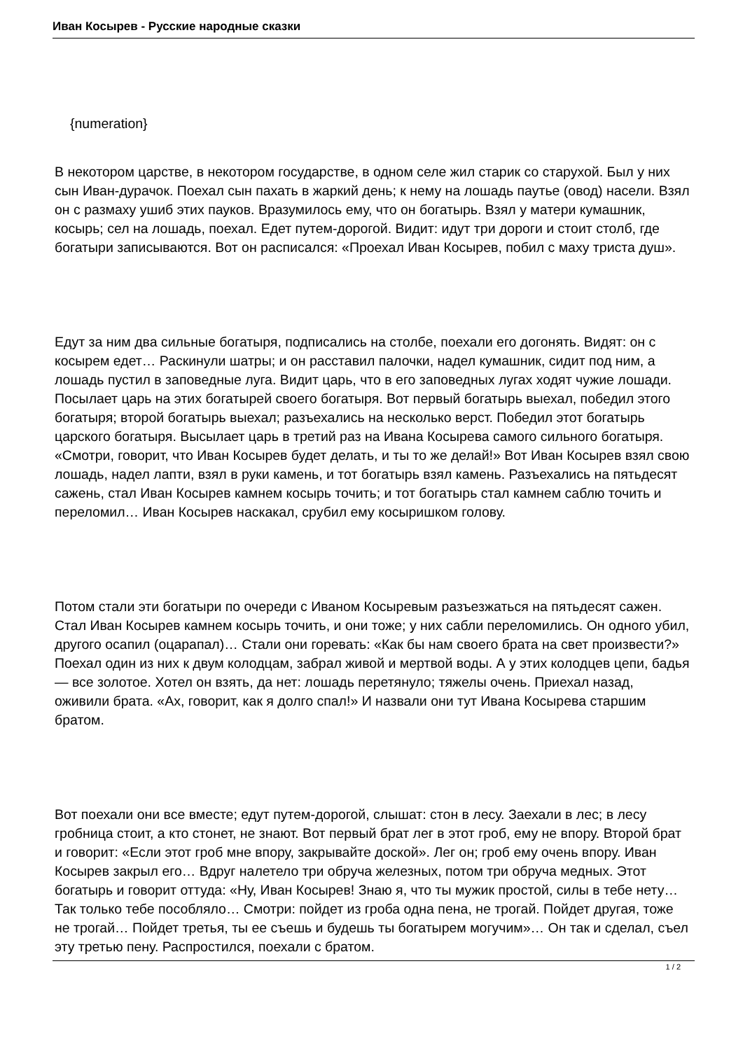Иван Косырев - Русские народные сказки
{numeration}
В некотором царстве, в некотором государстве, в одном селе жил старик со старухой. Был у них сын Иван-дурачок. Поехал сын пахать в жаркий день; к нему на лошадь паутье (овод) насели. Взял он с размаху ушиб этих пауков. Вразумилось ему, что он богатырь. Взял у матери кумашник, косырь; сел на лошадь, поехал. Едет путем-дорогой. Видит: идут три дороги и стоит столб, где богатыри записываются. Вот он расписался: «Проехал Иван Косырев, побил с маху триста душ».
Едут за ним два сильные богатыря, подписались на столбе, поехали его догонять. Видят: он с косырем едет… Раскинули шатры; и он расставил палочки, надел кумашник, сидит под ним, а лошадь пустил в заповедные луга. Видит царь, что в его заповедных лугах ходят чужие лошади. Посылает царь на этих богатырей своего богатыря. Вот первый богатырь выехал, победил этого богатыря; второй богатырь выехал; разъехались на несколько верст. Победил этот богатырь царского богатыря. Высылает царь в третий раз на Ивана Косырева самого сильного богатыря. «Смотри, говорит, что Иван Косырев будет делать, и ты то же делай!» Вот Иван Косырев взял свою лошадь, надел лапти, взял в руки камень, и тот богатырь взял камень. Разъехались на пятьдесят сажень, стал Иван Косырев камнем косырь точить; и тот богатырь стал камнем саблю точить и переломил… Иван Косырев наскакал, срубил ему косыришком голову.
Потом стали эти богатыри по очереди с Иваном Косыревым разъезжаться на пятьдесят сажен. Стал Иван Косырев камнем косырь точить, и они тоже; у них сабли переломились. Он одного убил, другого осапил (оцарапал)… Стали они горевать: «Как бы нам своего брата на свет произвести?» Поехал один из них к двум колодцам, забрал живой и мертвой воды. А у этих колодцев цепи, бадья — все золотое. Хотел он взять, да нет: лошадь перетянуло; тяжелы очень. Приехал назад, оживили брата. «Ах, говорит, как я долго спал!» И назвали они тут Ивана Косырева старшим братом.
Вот поехали они все вместе; едут путем-дорогой, слышат: стон в лесу. Заехали в лес; в лесу гробница стоит, а кто стонет, не знают. Вот первый брат лег в этот гроб, ему не впору. Второй брат и говорит: «Если этот гроб мне впору, закрывайте доской». Лег он; гроб ему очень впору. Иван Косырев закрыл его… Вдруг налетело три обруча железных, потом три обруча медных. Этот богатырь и говорит оттуда: «Ну, Иван Косырев! Знаю я, что ты мужик простой, силы в тебе нету… Так только тебе пособляло… Смотри: пойдет из гроба одна пена, не трогай. Пойдет другая, тоже не трогай… Пойдет третья, ты ее съешь и будешь ты богатырем могучим»… Он так и сделал, съел эту третью пену. Распростился, поехали с братом.
1 / 2